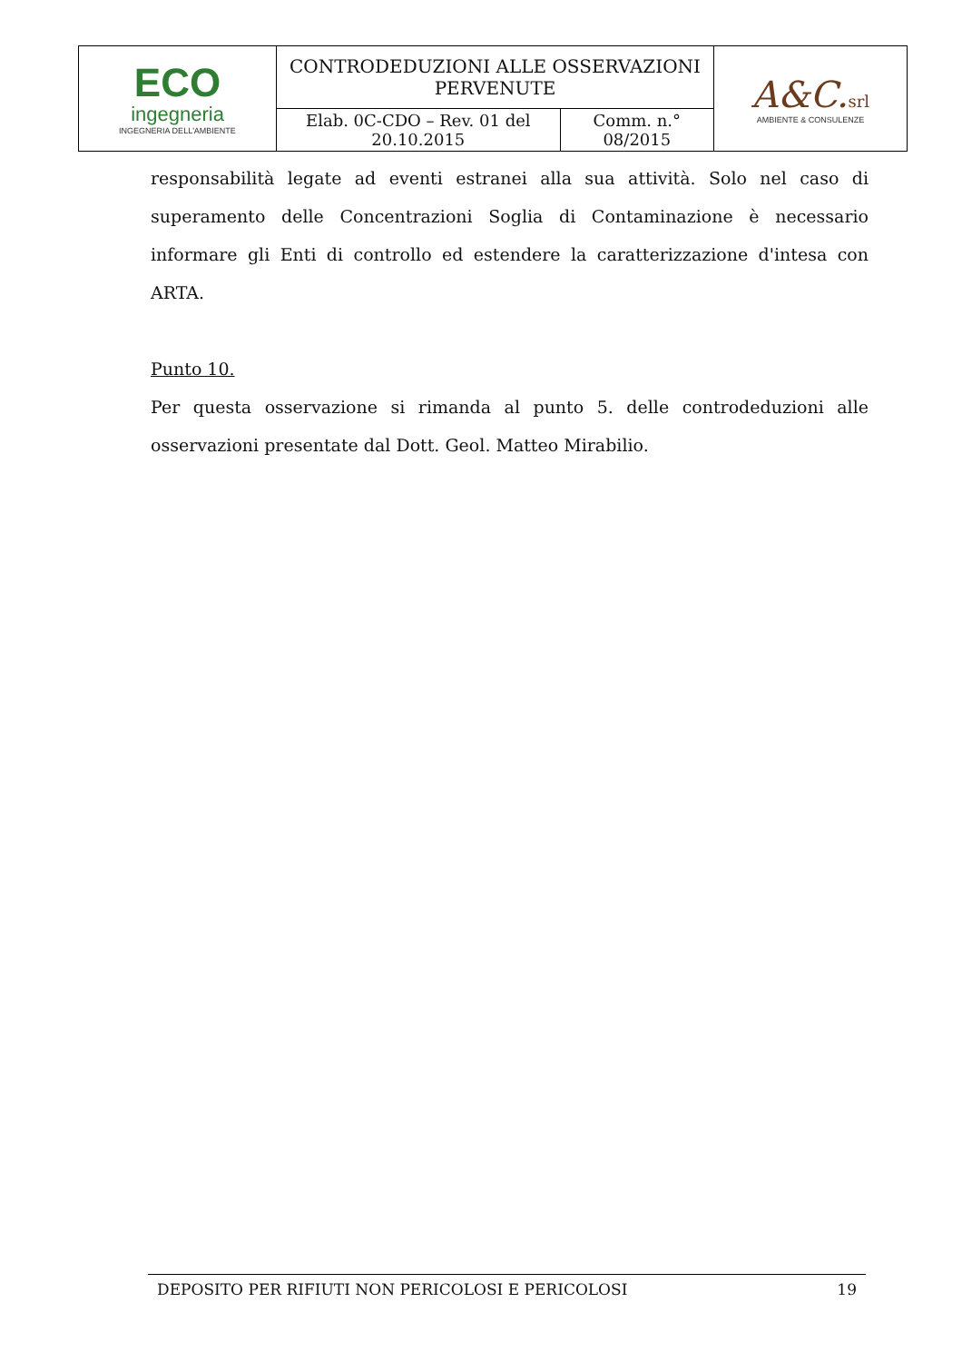| ECO ingegneria INGEGNERIA DELL'AMBIENTE | CONTRODEDUZIONI ALLE OSSERVAZIONI PERVENUTE | | A&C. srl AMBIENTE & CONSULENZE |
| | Elab. 0C-CDO – Rev. 01 del 20.10.2015 | Comm. n.° 08/2015 | |
responsabilità legate ad eventi estranei alla sua attività. Solo nel caso di superamento delle Concentrazioni Soglia di Contaminazione è necessario informare gli Enti di controllo ed estendere la caratterizzazione d'intesa con ARTA.
Punto 10.
Per questa osservazione si rimanda al punto 5. delle controdeduzioni alle osservazioni presentate dal Dott. Geol. Matteo Mirabilio.
DEPOSITO PER RIFIUTI NON PERICOLOSI E PERICOLOSI 19